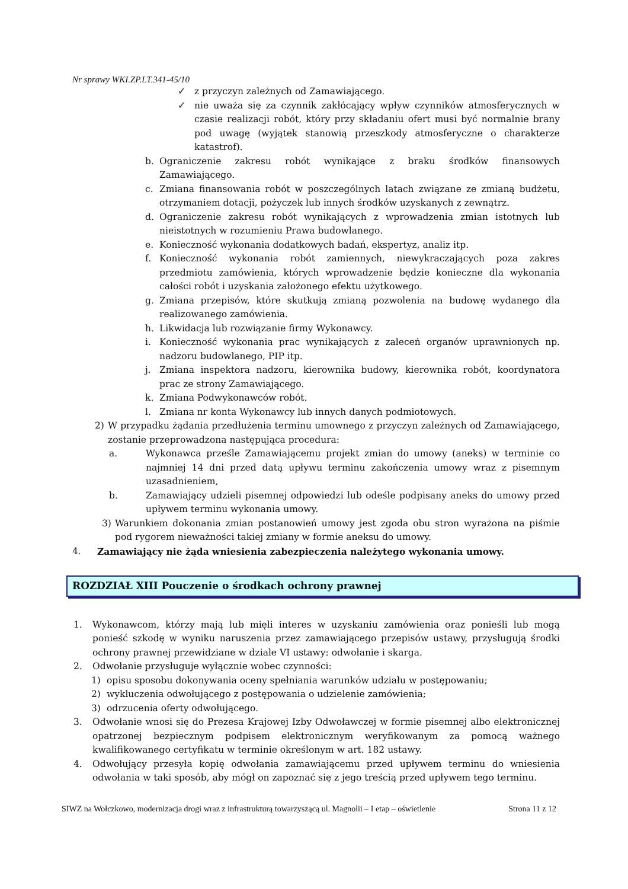Nr sprawy WKI.ZP.LT.341-45/10
✓ z przyczyn zależnych od Zamawiającego.
✓ nie uważa się za czynnik zakłócający wpływ czynników atmosferycznych w czasie realizacji robót, który przy składaniu ofert musi być normalnie brany pod uwagę (wyjątek stanowią przeszkody atmosferyczne o charakterze katastrof).
b. Ograniczenie zakresu robót wynikające z braku środków finansowych Zamawiającego.
c. Zmiana finansowania robót w poszczególnych latach związane ze zmianą budżetu, otrzymaniem dotacji, pożyczek lub innych środków uzyskanych z zewnątrz.
d. Ograniczenie zakresu robót wynikających z wprowadzenia zmian istotnych lub nieistotnych w rozumieniu Prawa budowlanego.
e. Konieczność wykonania dodatkowych badań, ekspertyz, analiz itp.
f. Konieczność wykonania robót zamiennych, niewykraczających poza zakres przedmiotu zamówienia, których wprowadzenie będzie konieczne dla wykonania całości robót i uzyskania założonego efektu użytkowego.
g. Zmiana przepisów, które skutkują zmianą pozwolenia na budowę wydanego dla realizowanego zamówienia.
h. Likwidacja lub rozwiązanie firmy Wykonawcy.
i. Konieczność wykonania prac wynikających z zaleceń organów uprawnionych np. nadzoru budowlanego, PIP itp.
j. Zmiana inspektora nadzoru, kierownika budowy, kierownika robót, koordynatora prac ze strony Zamawiającego.
k. Zmiana Podwykonawców robót.
l. Zmiana nr konta Wykonawcy lub innych danych podmiotowych.
2) W przypadku żądania przedłużenia terminu umownego z przyczyn zależnych od Zamawiającego, zostanie przeprowadzona następująca procedura:
a. Wykonawca prześle Zamawiającemu projekt zmian do umowy (aneks) w terminie co najmniej 14 dni przed datą upływu terminu zakończenia umowy wraz z pisemnym uzasadnieniem,
b. Zamawiający udzieli pisemnej odpowiedzi lub odeśle podpisany aneks do umowy przed upływem terminu wykonania umowy.
3) Warunkiem dokonania zmian postanowień umowy jest zgoda obu stron wyrażona na piśmie pod rygorem nieważności takiej zmiany w formie aneksu do umowy.
4. Zamawiający nie żąda wniesienia zabezpieczenia należytego wykonania umowy.
ROZDZIAŁ XIII Pouczenie o środkach ochrony prawnej
1. Wykonawcom, którzy mają lub mięli interes w uzyskaniu zamówienia oraz ponieśli lub mogą ponieść szkodę w wyniku naruszenia przez zamawiającego przepisów ustawy, przysługują środki ochrony prawnej przewidziane w dziale VI ustawy: odwołanie i skarga.
2. Odwołanie przysługuje wyłącznie wobec czynności:
1) opisu sposobu dokonywania oceny spełniania warunków udziału w postępowaniu;
2) wykluczenia odwołującego z postępowania o udzielenie zamówienia;
3) odrzucenia oferty odwołującego.
3. Odwołanie wnosi się do Prezesa Krajowej Izby Odwoławczej w formie pisemnej albo elektronicznej opatrzonej bezpiecznym podpisem elektronicznym weryfikowanym za pomocą ważnego kwalifikowanego certyfikatu w terminie określonym w art. 182 ustawy.
4. Odwołujący przesyła kopię odwołania zamawiającemu przed upływem terminu do wniesienia odwołania w taki sposób, aby mógł on zapoznać się z jego treścią przed upływem tego terminu.
SIWZ na Wołczkowo, modernizacja drogi wraz z infrastrukturą towarzyszącą ul. Magnolii – I etap – oświetlenie Strona 11 z 12